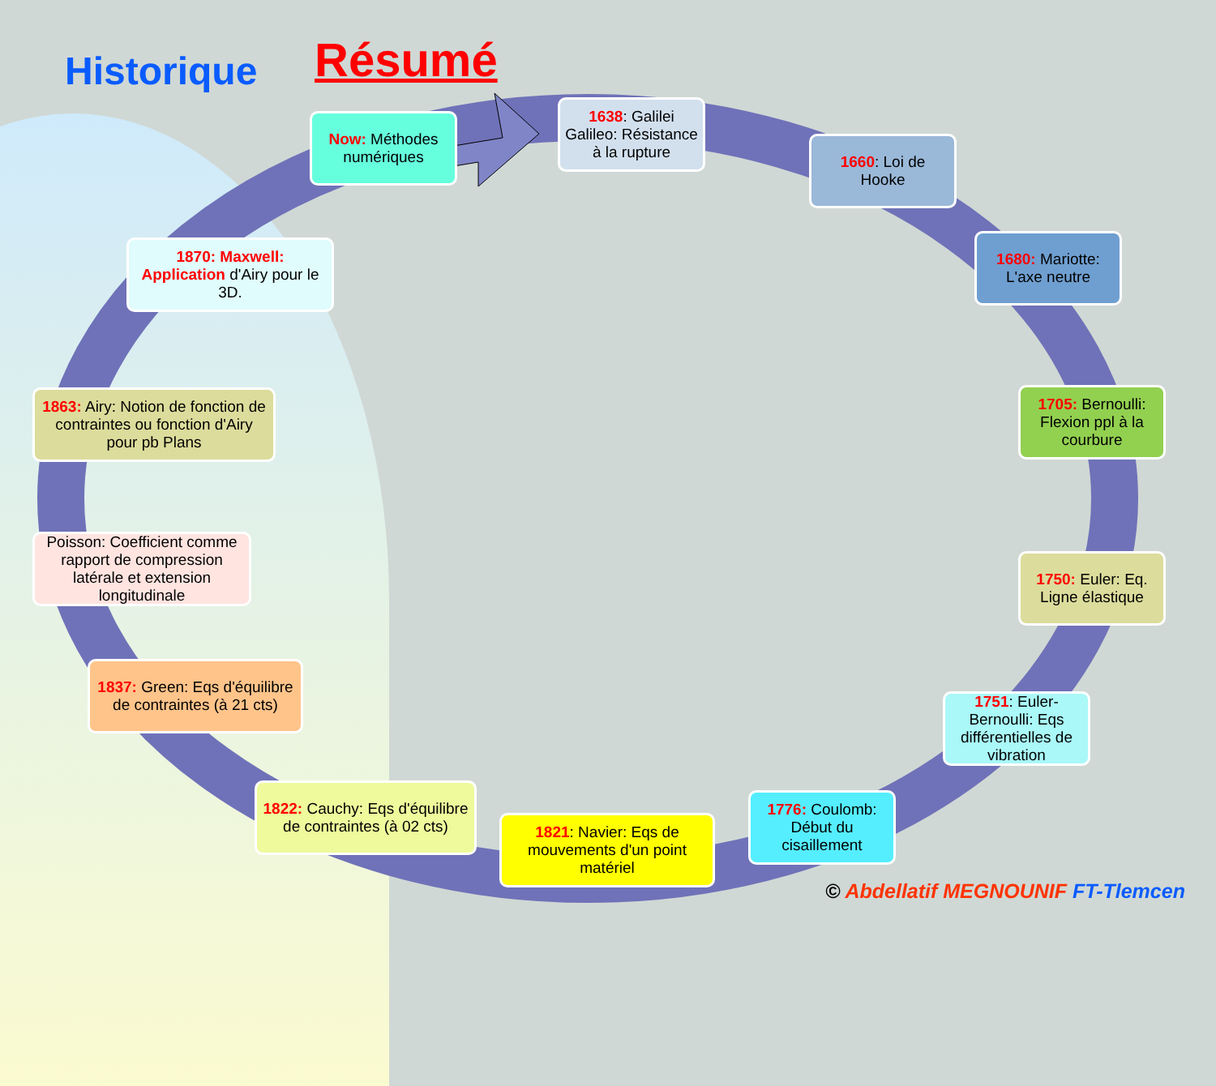Historique Résumé
Now: Méthodes numériques
1638: Galilei Galileo: Résistance à la rupture
1660: Loi de Hooke
1680: Mariotte: L'axe neutre
1705: Bernoulli: Flexion ppl à la courbure
1750: Euler: Eq. Ligne élastique
1751: Euler-Bernoulli: Eqs différentielles de vibration
1776: Coulomb: Début du cisaillement
1821: Navier: Eqs de mouvements d'un point matériel
1822: Cauchy: Eqs d'équilibre de contraintes (à 02 cts)
1837: Green: Eqs d'équilibre de contraintes (à 21 cts)
Poisson: Coefficient comme rapport de compression latérale et extension longitudinale
1863: Airy: Notion de fonction de contraintes ou fonction d'Airy pour pb Plans
1870: Maxwell: Application d'Airy pour le 3D.
© Abdellatif MEGNOUNIF FT-Tlemcen